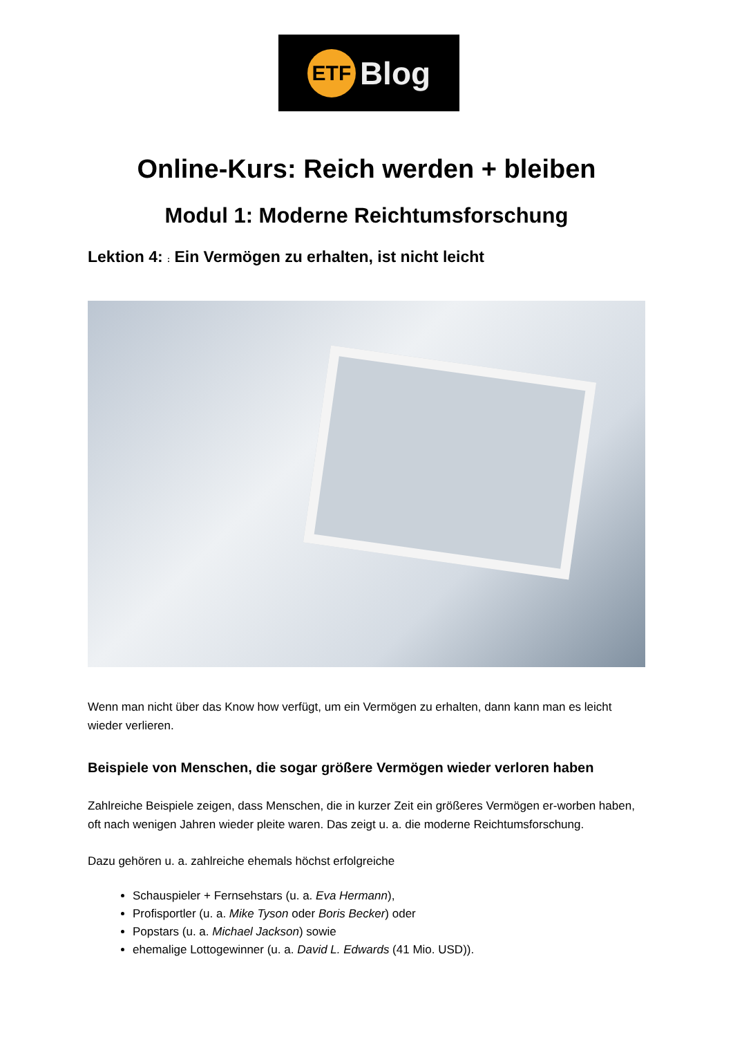ETF
Blog
Online-Kurs: Reich werden + bleiben
Modul 1: Moderne Reichtumsforschung
Lektion 4: : Ein Vermögen zu erhalten, ist nicht leicht
Wenn man nicht über das Know how verfügt, um ein Vermögen zu erhalten, dann kann man es leicht wieder verlieren.
Beispiele von Menschen, die sogar größere Vermögen wieder verloren haben
Zahlreiche Beispiele zeigen, dass Menschen, die in kurzer Zeit ein größeres Vermögen er-worben haben, oft nach wenigen Jahren wieder pleite waren. Das zeigt u. a. die moderne Reichtumsforschung.
Dazu gehören u. a. zahlreiche ehemals höchst erfolgreiche
Schauspieler + Fernsehstars (u. a. Eva Hermann),
Profisportler (u. a. Mike Tyson oder Boris Becker) oder
Popstars (u. a. Michael Jackson) sowie
ehemalige Lottogewinner (u. a. David L. Edwards (41 Mio. USD)).